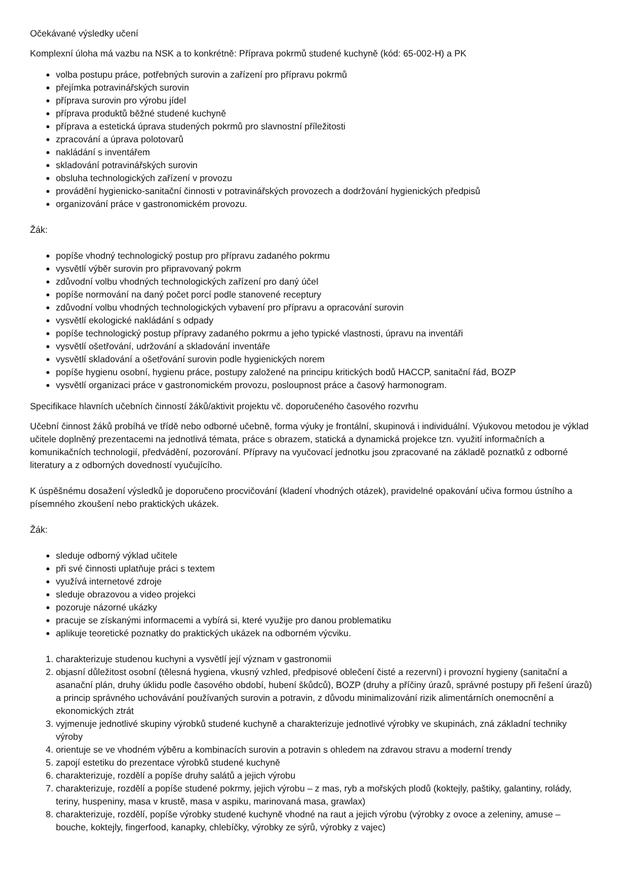Očekávané výsledky učení
Komplexní úloha má vazbu na NSK a to konkrétně: Příprava pokrmů studené kuchyně (kód: 65-002-H) a PK
volba postupu práce, potřebných surovin a zařízení pro přípravu pokrmů
přejímka potravinářských surovin
příprava surovin pro výrobu jídel
příprava produktů běžné studené kuchyně
příprava a estetická úprava studených pokrmů pro slavnostní příležitosti
zpracování a úprava polotovarů
nakládání s inventářem
skladování potravinářských surovin
obsluha technologických zařízení v provozu
provádění hygienicko-sanitační činnosti v potravinářských provozech a dodržování hygienických předpisů
organizování práce v gastronomickém provozu.
Žák:
popíše vhodný technologický postup pro přípravu zadaného pokrmu
vysvětlí výběr surovin pro připravovaný pokrm
zdůvodní volbu vhodných technologických zařízení pro daný účel
popíše normování na daný počet porcí podle stanovené receptury
zdůvodní volbu vhodných technologických vybavení pro přípravu a opracování surovin
vysvětlí ekologické nakládání s odpady
popíše technologický postup přípravy zadaného pokrmu a jeho typické vlastnosti, úpravu na inventáři
vysvětlí ošetřování, udržování a skladování inventáře
vysvětlí skladování a ošetřování surovin podle hygienických norem
popíše hygienu osobní, hygienu práce, postupy založené na principu kritických bodů HACCP, sanitační řád, BOZP
vysvětlí organizaci práce v gastronomickém provozu, posloupnost práce a časový harmonogram.
Specifikace hlavních učebních činností žáků/aktivit projektu vč. doporučeného časového rozvrhu
Učební činnost žáků probíhá ve třídě nebo odborné učebně, forma výuky je frontální, skupinová i individuální. Výukovou metodou je výklad učitele doplněný prezentacemi na jednotlivá témata, práce s obrazem, statická a dynamická projekce tzn. využití informačních a komunikačních technologií, předvádění, pozorování. Přípravy na vyučovací jednotku jsou zpracované na základě poznatků z odborné literatury a z odborných dovedností vyučujícího.
K úspěšnému dosažení výsledků je doporučeno procvičování (kladení vhodných otázek), pravidelné opakování učiva formou ústního a písemného zkoušení nebo praktických ukázek.
Žák:
sleduje odborný výklad učitele
při své činnosti uplatňuje práci s textem
využívá internetové zdroje
sleduje obrazovou a video projekci
pozoruje názorné ukázky
pracuje se získanými informacemi a vybírá si, které využije pro danou problematiku
aplikuje teoretické poznatky do praktických ukázek na odborném výcviku.
1. charakterizuje studenou kuchyni a vysvětlí její význam v gastronomii
2. objasní důležitost osobní (tělesná hygiena, vkusný vzhled, předpisové oblečení čisté a rezervní) i provozní hygieny (sanitační a asanační plán, druhy úklidu podle časového období, hubení škůdců), BOZP (druhy a příčiny úrazů, správné postupy při řešení úrazů) a princip správného uchovávání používaných surovin a potravin, z důvodu minimalizování rizik alimentárních onemocnění a ekonomických ztrát
3. vyjmenuje jednotlivé skupiny výrobků studené kuchyně a charakterizuje jednotlivé výrobky ve skupinách, zná základní techniky výroby
4. orientuje se ve vhodném výběru a kombinacích surovin a potravin s ohledem na zdravou stravu a moderní trendy
5. zapojí estetiku do prezentace výrobků studené kuchyně
6. charakterizuje, rozdělí a popíše druhy salátů a jejich výrobu
7. charakterizuje, rozdělí a popíše studené pokrmy, jejich výrobu – z mas, ryb a mořských plodů (koktejly, paštiky, galantiny, rolády, teriny, huspeniny, masa v krustě, masa v aspiku, marinovaná masa, grawlax)
8. charakterizuje, rozdělí, popíše výrobky studené kuchyně vhodné na raut a jejich výrobu (výrobky z ovoce a zeleniny, amuse – bouche, koktejly, fingerfood, kanapky, chlebíčky, výrobky ze sýrů, výrobky z vajec)